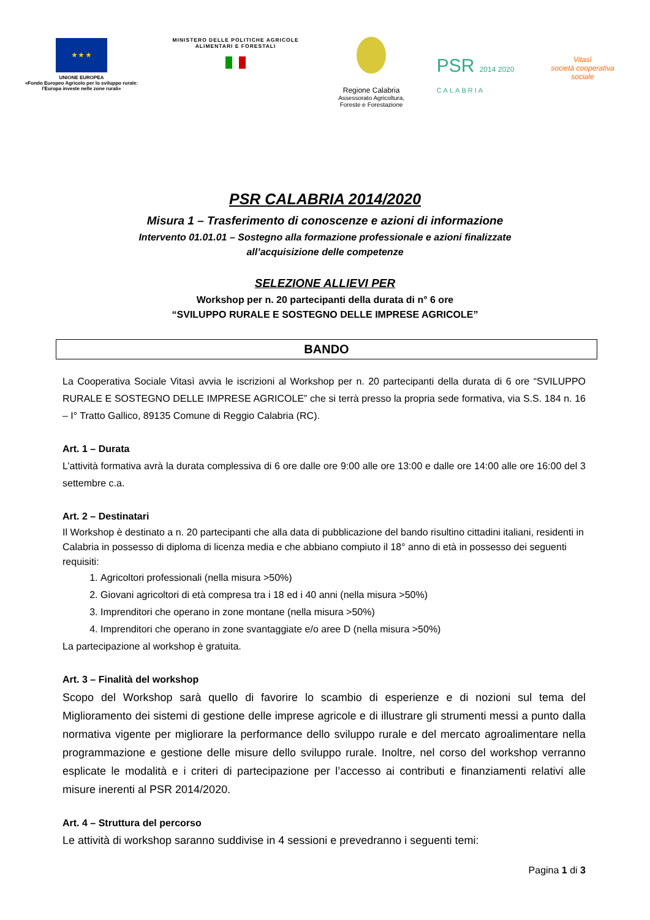★ ★ ★
UNIONE EUROPEA
«Fondo Europeo Agricolo per lo sviluppo rurale:
l'Europa investe nelle zone rurali»
MINISTERO DELLE POLITICHE AGRICOLE
ALIMENTARI E FORESTALI
Regione Calabria
Assessorato Agricoltura,
Foreste e Forestazione
PSR 2014 2020
CALABRIA
Vitasì
società cooperativa sociale
PSR CALABRIA 2014/2020
Misura 1 – Trasferimento di conoscenze e azioni di informazione
Intervento 01.01.01 – Sostegno alla formazione professionale e azioni finalizzate
all’acquisizione delle competenze
SELEZIONE ALLIEVI PER
Workshop per n. 20 partecipanti della durata di n° 6 ore
“SVILUPPO RURALE E SOSTEGNO DELLE IMPRESE AGRICOLE”
BANDO
La Cooperativa Sociale Vitasì avvia le iscrizioni al Workshop per n. 20 partecipanti della durata di 6 ore “SVILUPPO RURALE E SOSTEGNO DELLE IMPRESE AGRICOLE” che si terrà presso la propria sede formativa, via S.S. 184 n. 16 – I° Tratto Gallico, 89135 Comune di Reggio Calabria (RC).
Art. 1 – Durata
L’attività formativa avrà la durata complessiva di 6 ore dalle ore 9:00 alle ore 13:00 e dalle ore 14:00 alle ore 16:00 del 3 settembre c.a.
Art. 2 – Destinatari
Il Workshop è destinato a n. 20 partecipanti che alla data di pubblicazione del bando risultino cittadini italiani, residenti in Calabria in possesso di diploma di licenza media e che abbiano compiuto il 18° anno di età in possesso dei seguenti requisiti:
1. Agricoltori professionali (nella misura >50%)
2. Giovani agricoltori di età compresa tra i 18 ed i 40 anni (nella misura >50%)
3. Imprenditori che operano in zone montane (nella misura >50%)
4. Imprenditori che operano in zone svantaggiate e/o aree D (nella misura >50%)
La partecipazione al workshop è gratuita.
Art. 3 – Finalità del workshop
Scopo del Workshop sarà quello di favorire lo scambio di esperienze e di nozioni sul tema del Miglioramento dei sistemi di gestione delle imprese agricole e di illustrare gli strumenti messi a punto dalla normativa vigente per migliorare la performance dello sviluppo rurale e del mercato agroalimentare nella programmazione e gestione delle misure dello sviluppo rurale. Inoltre, nel corso del workshop verranno esplicate le modalità e i criteri di partecipazione per l’accesso ai contributi e finanziamenti relativi alle misure inerenti al PSR 2014/2020.
Art. 4 – Struttura del percorso
Le attività di workshop saranno suddivise in 4 sessioni e prevedranno i seguenti temi:
Pagina 1 di 3